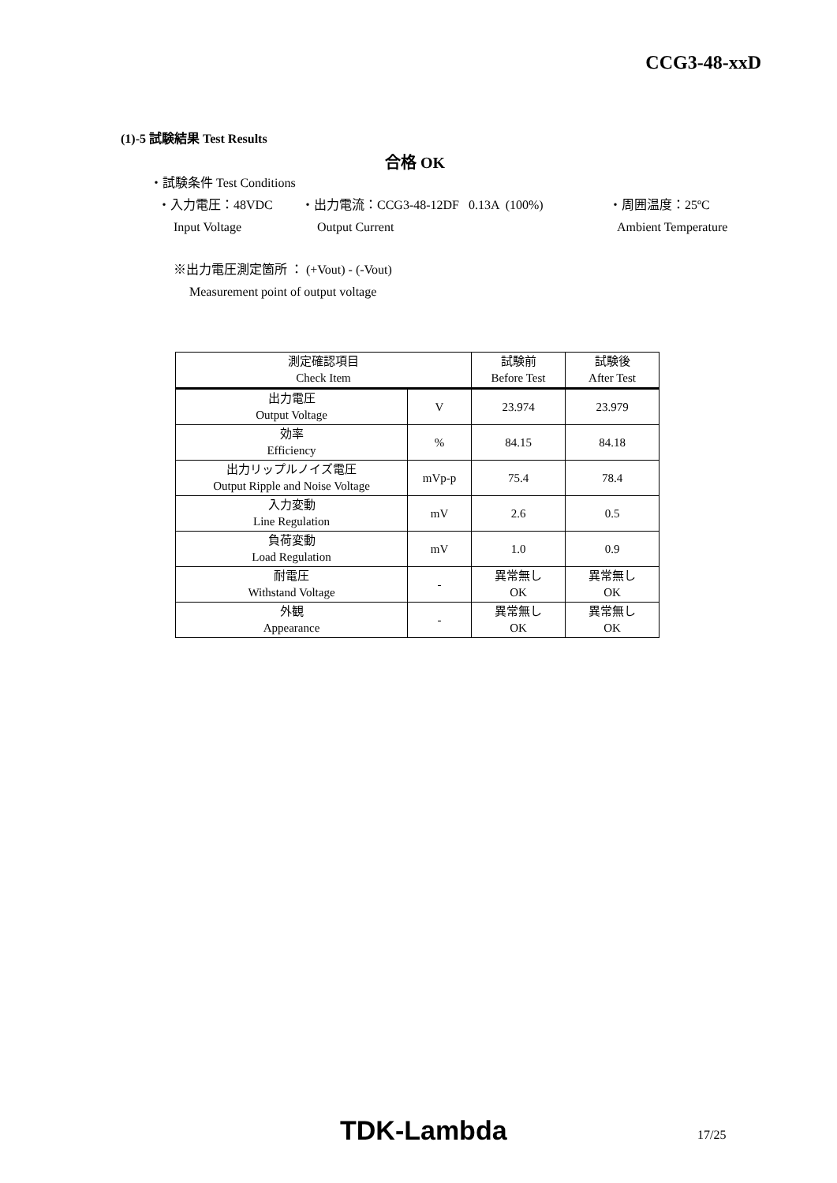CCG3-48-xxD
(1)-5 試験結果 Test Results
合格 OK
・試験条件 Test Conditions
・入力電圧：48VDC ・出力電流：CCG3-48-12DF 0.13A (100%) ・周囲温度：25ºC
Input Voltage Output Current Ambient Temperature
※出力電圧測定箇所 ： (+Vout) - (-Vout)
Measurement point of output voltage
| 測定確認項目 Check Item | | 試験前 Before Test | 試験後 After Test |
| --- | --- | --- | --- |
| 出力電圧 Output Voltage | V | 23.974 | 23.979 |
| 効率 Efficiency | % | 84.15 | 84.18 |
| 出力リップルノイズ電圧 Output Ripple and Noise Voltage | mVp-p | 75.4 | 78.4 |
| 入力変動 Line Regulation | mV | 2.6 | 0.5 |
| 負荷変動 Load Regulation | mV | 1.0 | 0.9 |
| 耐電圧 Withstand Voltage | - | 異常無し OK | 異常無し OK |
| 外観 Appearance | - | 異常無し OK | 異常無し OK |
TDK-Lambda 17/25